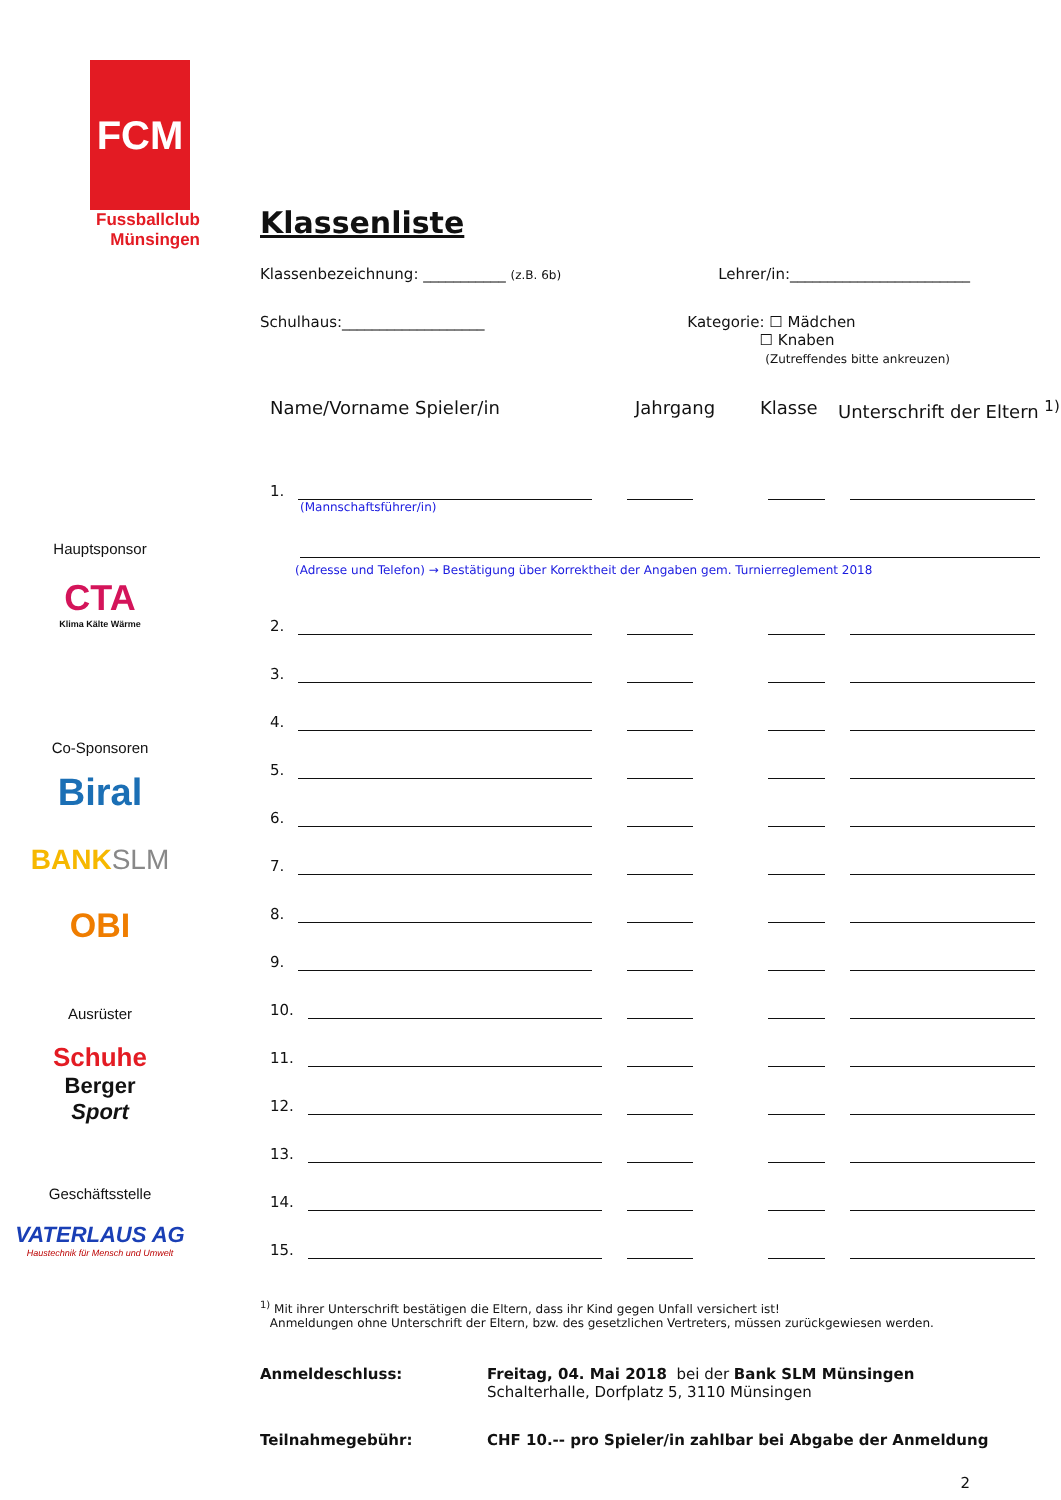FCM
Fussballclub
Münsingen
Hauptsponsor
CTA
Klima Kälte Wärme
Co-Sponsoren
Biral
BANK SLM
OBI
Ausrüster
Schuhe
Berger
Sport
Geschäftsstelle
VATERLAUS AG
Haustechnik für Mensch und Umwelt
Klassenliste
Klassenbezeichnung: ___________ (z.B. 6b) Lehrer/in:________________________
Schulhaus:___________________ Kategorie: ☐ Mädchen
      ☐ Knaben
       (Zutreffendes bitte ankreuzen)
Name/Vorname Spieler/in Jahrgang Klasse Unterschrift der Eltern <sup>1)</sup>
1.
(Mannschaftsführer/in)
(Adresse und Telefon) → Bestätigung über Korrektheit der Angaben gem. Turnierreglement 2018
2.
3.
4.
5.
6.
7.
8.
9.
10.
11.
12.
13.
14.
15.
<sup>1)</sup> Mit ihrer Unterschrift bestätigen die Eltern, dass ihr Kind gegen Unfall versichert ist!
  Anmeldungen ohne Unterschrift der Eltern, bzw. des gesetzlichen Vertreters, müssen zurückgewiesen werden.
Anmeldeschluss: Freitag, 04. Mai 2018 bei der Bank SLM Münsingen
Schalterhalle, Dorfplatz 5, 3110 Münsingen
Teilnahmegebühr: CHF 10.-- pro Spieler/in zahlbar bei Abgabe der Anmeldung
2